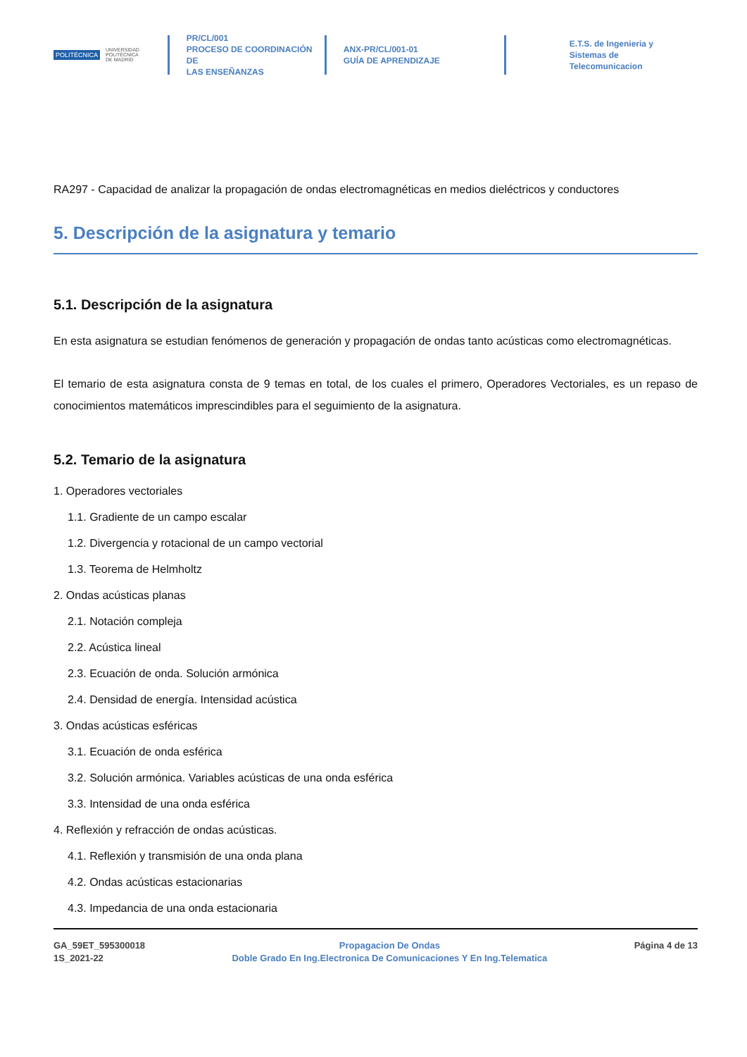POLITÉCNICA UNIVERSIDAD
POLITÉCNICA
DE MADRID
PR/CL/001
PROCESO DE COORDINACIÓN DE
LAS ENSEÑANZAS
ANX-PR/CL/001-01
GUÍA DE APRENDIZAJE
E.T.S. de Ingenieria y
Sistemas de
Telecomunicacion
RA297 - Capacidad de analizar la propagación de ondas electromagnéticas en medios dieléctricos y conductores
5. Descripción de la asignatura y temario
5.1. Descripción de la asignatura
En esta asignatura se estudian fenómenos de generación y propagación de ondas tanto acústicas como electromagnéticas.
El temario de esta asignatura consta de 9 temas en total, de los cuales el primero, Operadores Vectoriales, es un repaso de conocimientos matemáticos imprescindibles para el seguimiento de la asignatura.
5.2. Temario de la asignatura
1. Operadores vectoriales
1.1. Gradiente de un campo escalar
1.2. Divergencia y rotacional de un campo vectorial
1.3. Teorema de Helmholtz
2. Ondas acústicas planas
2.1. Notación compleja
2.2. Acústica lineal
2.3. Ecuación de onda. Solución armónica
2.4. Densidad de energía. Intensidad acústica
3. Ondas acústicas esféricas
3.1. Ecuación de onda esférica
3.2. Solución armónica. Variables acústicas de una onda esférica
3.3. Intensidad de una onda esférica
4. Reflexión y refracción de ondas acústicas.
4.1. Reflexión y transmisión de una onda plana
4.2. Ondas acústicas estacionarias
4.3. Impedancia de una onda estacionaria
GA_59ET_595300018
1S_2021-22
Propagacion De Ondas
Doble Grado En Ing.Electronica De Comunicaciones Y En Ing.Telematica
Página 4 de 13